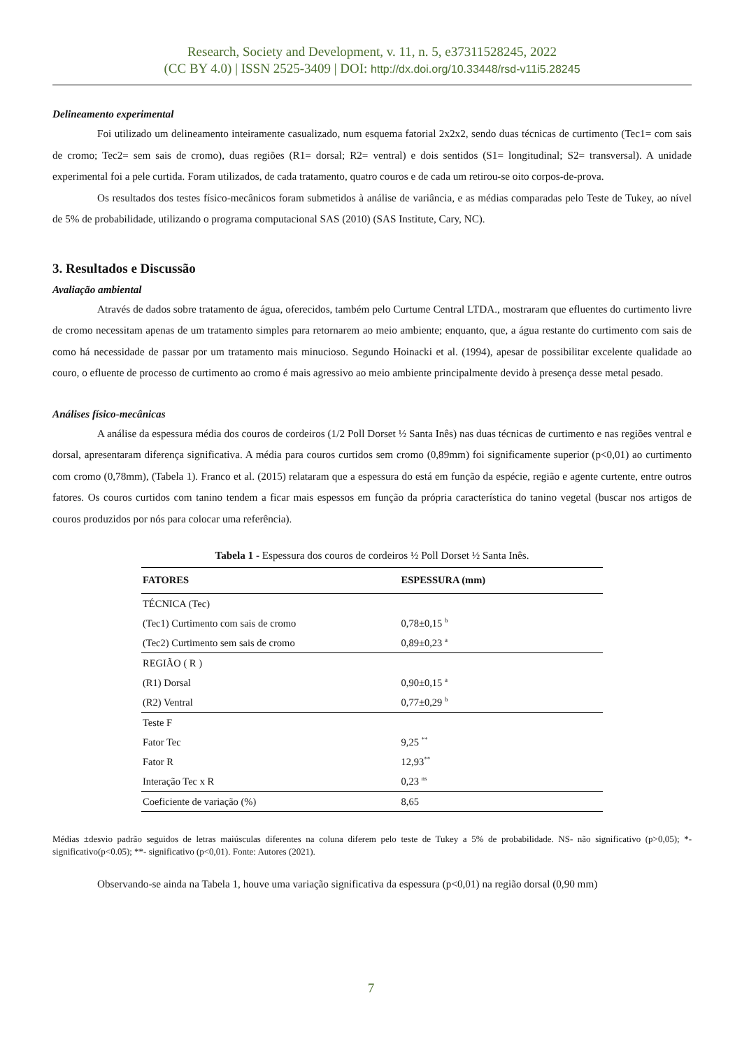Research, Society and Development, v. 11, n. 5, e37311528245, 2022
(CC BY 4.0) | ISSN 2525-3409 | DOI: http://dx.doi.org/10.33448/rsd-v11i5.28245
Delineamento experimental
Foi utilizado um delineamento inteiramente casualizado, num esquema fatorial 2x2x2, sendo duas técnicas de curtimento (Tec1= com sais de cromo; Tec2= sem sais de cromo), duas regiões (R1= dorsal; R2= ventral) e dois sentidos (S1= longitudinal; S2= transversal). A unidade experimental foi a pele curtida. Foram utilizados, de cada tratamento, quatro couros e de cada um retirou-se oito corpos-de-prova.
Os resultados dos testes físico-mecânicos foram submetidos à análise de variância, e as médias comparadas pelo Teste de Tukey, ao nível de 5% de probabilidade, utilizando o programa computacional SAS (2010) (SAS Institute, Cary, NC).
3. Resultados e Discussão
Avaliação ambiental
Através de dados sobre tratamento de água, oferecidos, também pelo Curtume Central LTDA., mostraram que efluentes do curtimento livre de cromo necessitam apenas de um tratamento simples para retornarem ao meio ambiente; enquanto, que, a água restante do curtimento com sais de como há necessidade de passar por um tratamento mais minucioso. Segundo Hoinacki et al. (1994), apesar de possibilitar excelente qualidade ao couro, o efluente de processo de curtimento ao cromo é mais agressivo ao meio ambiente principalmente devido à presença desse metal pesado.
Análises físico-mecânicas
A análise da espessura média dos couros de cordeiros (1/2 Poll Dorset ½ Santa Inês) nas duas técnicas de curtimento e nas regiões ventral e dorsal, apresentaram diferença significativa. A média para couros curtidos sem cromo (0,89mm) foi significamente superior (p<0,01) ao curtimento com cromo (0,78mm), (Tabela 1). Franco et al. (2015) relataram que a espessura do está em função da espécie, região e agente curtente, entre outros fatores. Os couros curtidos com tanino tendem a ficar mais espessos em função da própria característica do tanino vegetal (buscar nos artigos de couros produzidos por nós para colocar uma referência).
Tabela 1 - Espessura dos couros de cordeiros ½ Poll Dorset ½ Santa Inês.
| FATORES | ESPESSURA (mm) |
| --- | --- |
| TÉCNICA (Tec) | |
| (Tec1) Curtimento com sais de cromo | 0,78±0,15 <sup>b</sup> |
| (Tec2) Curtimento sem sais de cromo | 0,89±0,23 <sup>a</sup> |
| REGIÃO ( R ) | |
| (R1) Dorsal | 0,90±0,15 <sup>a</sup> |
| (R2) Ventral | 0,77±0,29 <sup>b</sup> |
| Teste F | |
| Fator Tec | 9,25 <sup>**</sup> |
| Fator R | 12,93<sup>**</sup> |
| Interação Tec x R | 0,23 <sup>ns</sup> |
| Coeficiente de variação (%) | 8,65 |
Médias ±desvio padrão seguidos de letras maiúsculas diferentes na coluna diferem pelo teste de Tukey a 5% de probabilidade. NS- não significativo (p>0,05); *- significativo(p<0.05); **- significativo (p<0,01). Fonte: Autores (2021).
Observando-se ainda na Tabela 1, houve uma variação significativa da espessura (p<0,01) na região dorsal (0,90 mm)
7